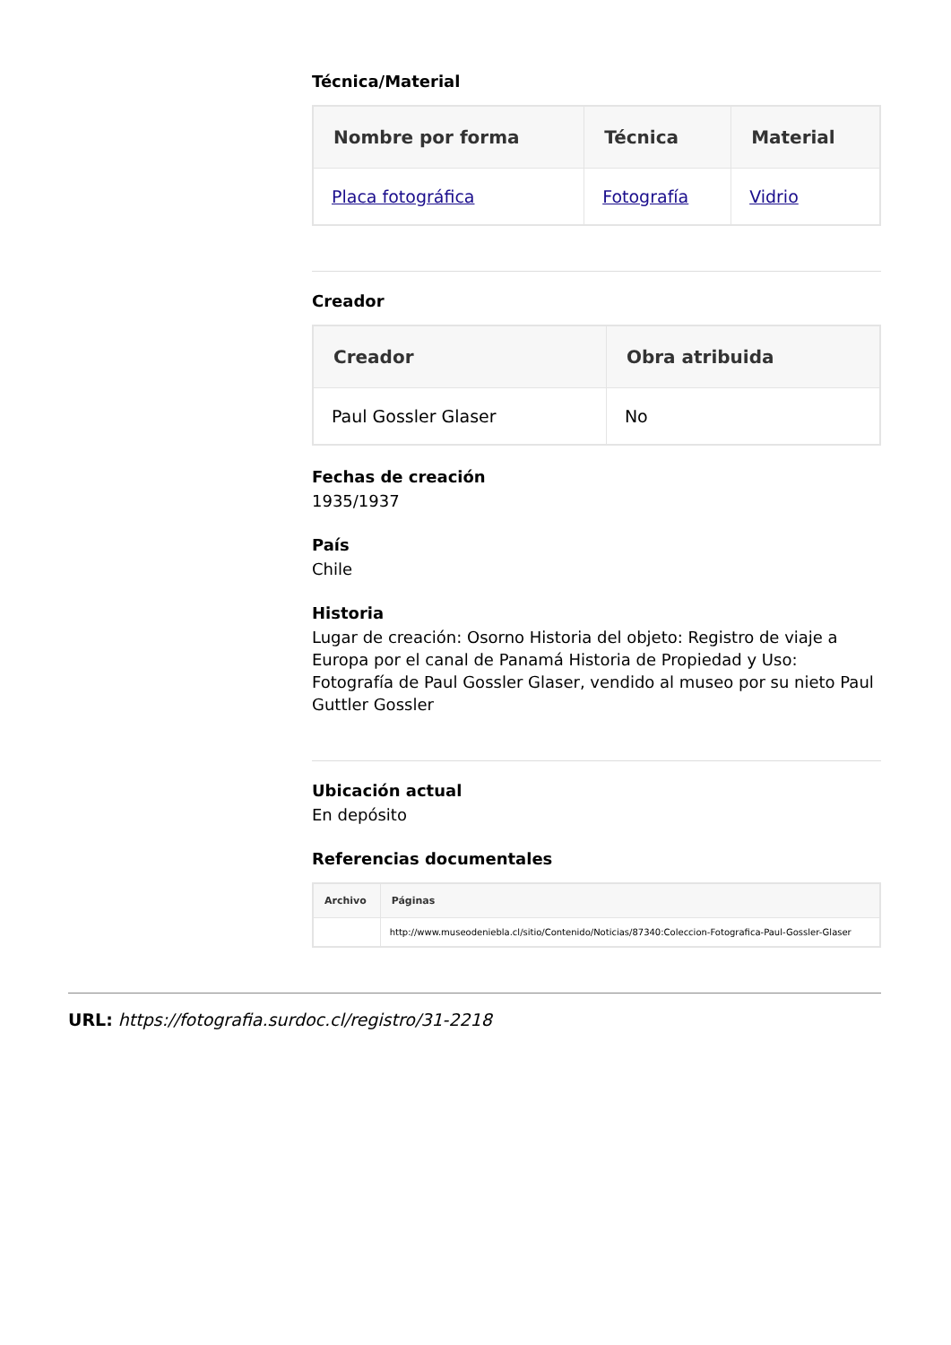Técnica/Material
| Nombre por forma | Técnica | Material |
| --- | --- | --- |
| Placa fotográfica | Fotografía | Vidrio |
Creador
| Creador | Obra atribuida |
| --- | --- |
| Paul Gossler Glaser | No |
Fechas de creación
1935/1937
País
Chile
Historia
Lugar de creación: Osorno Historia del objeto: Registro de viaje a Europa por el canal de Panamá Historia de Propiedad y Uso: Fotografía de Paul Gossler Glaser, vendido al museo por su nieto Paul Guttler Gossler
Ubicación actual
En depósito
Referencias documentales
| Archivo | Páginas |
| --- | --- |
| | http://www.museodeniebla.cl/sitio/Contenido/Noticias/87340:Coleccion-Fotografica-Paul-Gossler-Glaser |
URL: https://fotografia.surdoc.cl/registro/31-2218